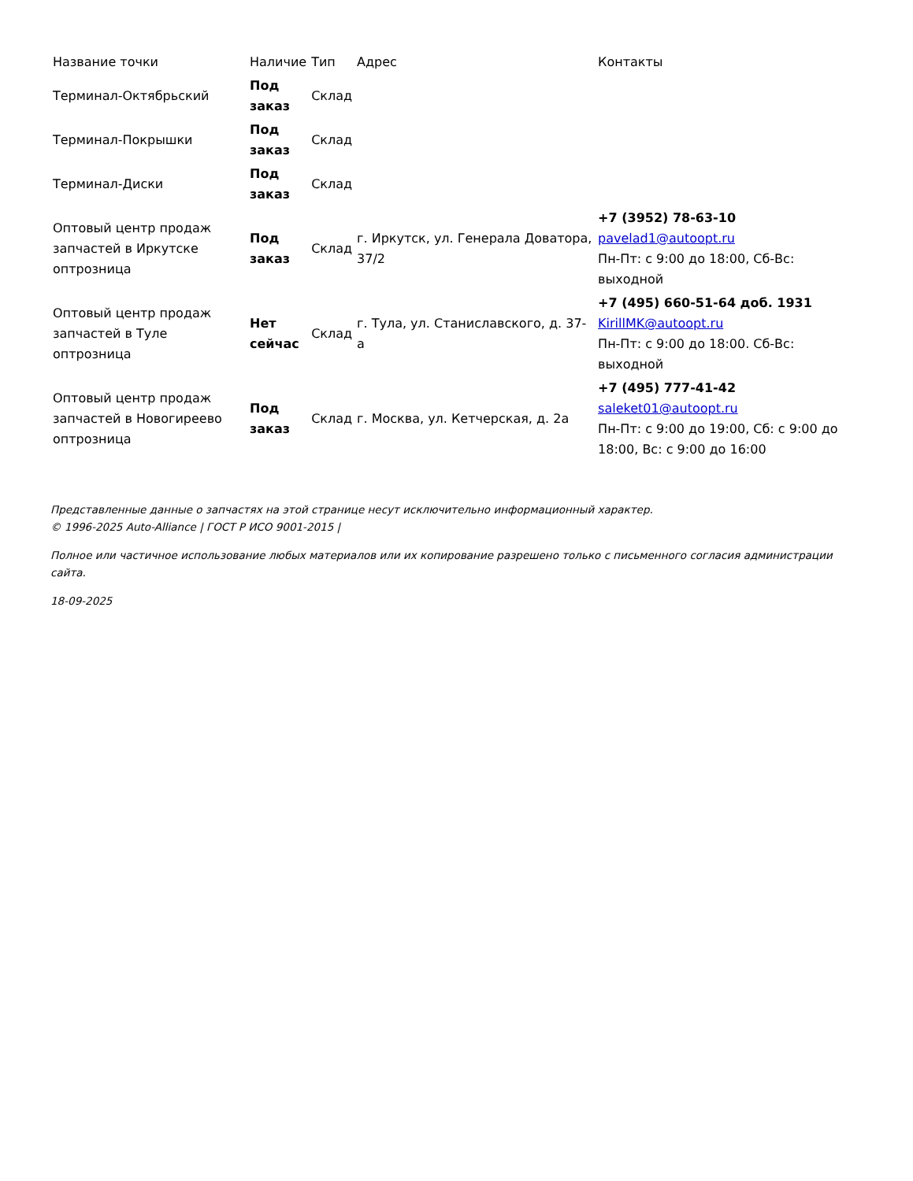| Название точки | Наличие | Тип | Адрес | Контакты |
| --- | --- | --- | --- | --- |
| Терминал-Октябрьский | Под заказ | Склад | | |
| Терминал-Покрышки | Под заказ | Склад | | |
| Терминал-Диски | Под заказ | Склад | | |
| Оптовый центр продаж запчастей в Иркутске оптрозница | Под заказ | Склад | г. Иркутск, ул. Генерала Доватора, 37/2 | +7 (3952) 78-63-10 pavelad1@autoopt.ru Пн-Пт: с 9:00 до 18:00, Сб-Вс: выходной |
| Оптовый центр продаж запчастей в Туле оптрозница | Нет сейчас | Склад | г. Тула, ул. Станиславского, д. 37-а | +7 (495) 660-51-64 доб. 1931 KirillMK@autoopt.ru Пн-Пт: с 9:00 до 18:00. Сб-Вс: выходной |
| Оптовый центр продаж запчастей в Новогиреево оптрозница | Под заказ | Склад | г. Москва, ул. Кетчерская, д. 2а | +7 (495) 777-41-42 saleket01@autoopt.ru Пн-Пт: с 9:00 до 19:00, Сб: с 9:00 до 18:00, Вс: с 9:00 до 16:00 |
Представленные данные о запчастях на этой странице несут исключительно информационный характер.
© 1996-2025 Auto-Alliance | ГОСТ Р ИСО 9001-2015 |
Полное или частичное использование любых материалов или их копирование разрешено только с письменного согласия администрации сайта.
18-09-2025